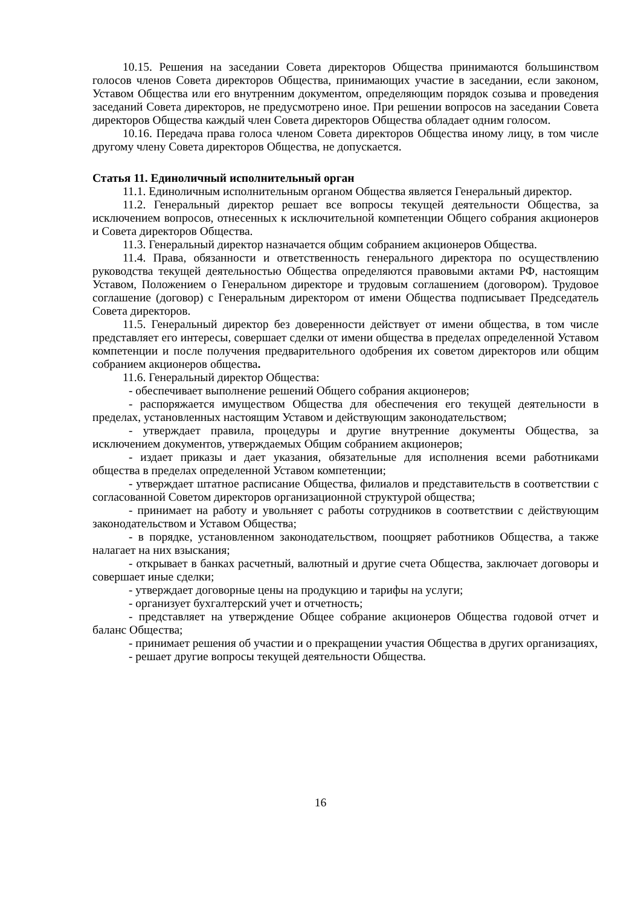10.15. Решения на заседании Совета директоров Общества принимаются большинством голосов членов Совета директоров Общества, принимающих участие в заседании, если законом, Уставом Общества или его внутренним документом, определяющим порядок созыва и проведения заседаний Совета директоров, не предусмотрено иное. При решении вопросов на заседании Совета директоров Общества каждый член Совета директоров Общества обладает одним голосом.
10.16. Передача права голоса членом Совета директоров Общества иному лицу, в том числе другому члену Совета директоров Общества, не допускается.
Статья 11. Единоличный исполнительный орган
11.1. Единоличным исполнительным органом Общества является Генеральный директор.
11.2. Генеральный директор решает все вопросы текущей деятельности Общества, за исключением вопросов, отнесенных к исключительной компетенции Общего собрания акционеров и Совета директоров Общества.
11.3. Генеральный директор назначается общим собранием акционеров Общества.
11.4. Права, обязанности и ответственность генерального директора по осуществлению руководства текущей деятельностью Общества определяются правовыми актами РФ, настоящим Уставом, Положением о Генеральном директоре и трудовым соглашением (договором). Трудовое соглашение (договор) с Генеральным директором от имени Общества подписывает Председатель Совета директоров.
11.5. Генеральный директор без доверенности действует от имени общества, в том числе представляет его интересы, совершает сделки от имени общества в пределах определенной Уставом компетенции и после получения предварительного одобрения их советом директоров или общим собранием акционеров общества.
11.6. Генеральный директор Общества:
- обеспечивает выполнение решений Общего собрания акционеров;
- распоряжается имуществом Общества для обеспечения его текущей деятельности в пределах, установленных настоящим Уставом и действующим законодательством;
- утверждает правила, процедуры и другие внутренние документы Общества, за исключением документов, утверждаемых Общим собранием акционеров;
- издает приказы и дает указания, обязательные для исполнения всеми работниками общества в пределах определенной Уставом компетенции;
- утверждает штатное расписание Общества, филиалов и представительств в соответствии с согласованной Советом директоров организационной структурой общества;
- принимает на работу и увольняет с работы сотрудников в соответствии с действующим законодательством и Уставом Общества;
- в порядке, установленном законодательством, поощряет работников Общества, а также налагает на них взыскания;
- открывает в банках расчетный, валютный и другие счета Общества, заключает договоры и совершает иные сделки;
- утверждает договорные цены на продукцию и тарифы на услуги;
- организует бухгалтерский учет и отчетность;
- представляет на утверждение Общее собрание акционеров Общества годовой отчет и баланс Общества;
- принимает решения об участии и о прекращении участия Общества в других организациях,
- решает другие вопросы текущей деятельности Общества.
16